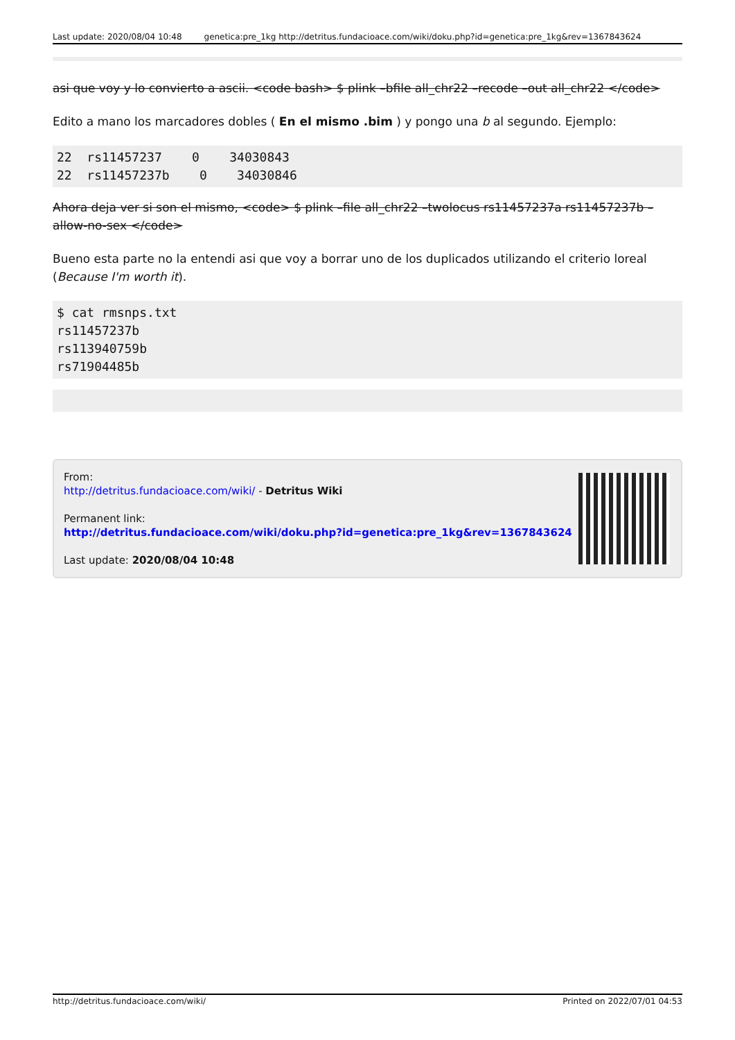Last update: 2020/08/04 10:48 genetica:pre_1kg http://detritus.fundacioace.com/wiki/doku.php?id=genetica:pre_1kg&rev=1367843624
asi que voy y lo convierto a ascii. <code bash> $ plink –bfile all_chr22 –recode –out all_chr22 </code>
Edito a mano los marcadores dobles ( En el mismo .bim ) y pongo una b al segundo. Ejemplo:
22  rs11457237    0    34030843
22  rs11457237b    0    34030846
Ahora deja ver si son el mismo, <code> $ plink –file all_chr22 –twolocus rs11457237a rs11457237b –allow-no-sex </code>
Bueno esta parte no la entendi asi que voy a borrar uno de los duplicados utilizando el criterio loreal (Because I'm worth it).
$ cat rmsnps.txt
rs11457237b
rs113940759b
rs71904485b
From:
http://detritus.fundacioace.com/wiki/ - Detritus Wiki
Permanent link:
http://detritus.fundacioace.com/wiki/doku.php?id=genetica:pre_1kg&rev=1367843624
Last update: 2020/08/04 10:48
http://detritus.fundacioace.com/wiki/ Printed on 2022/07/01 04:53